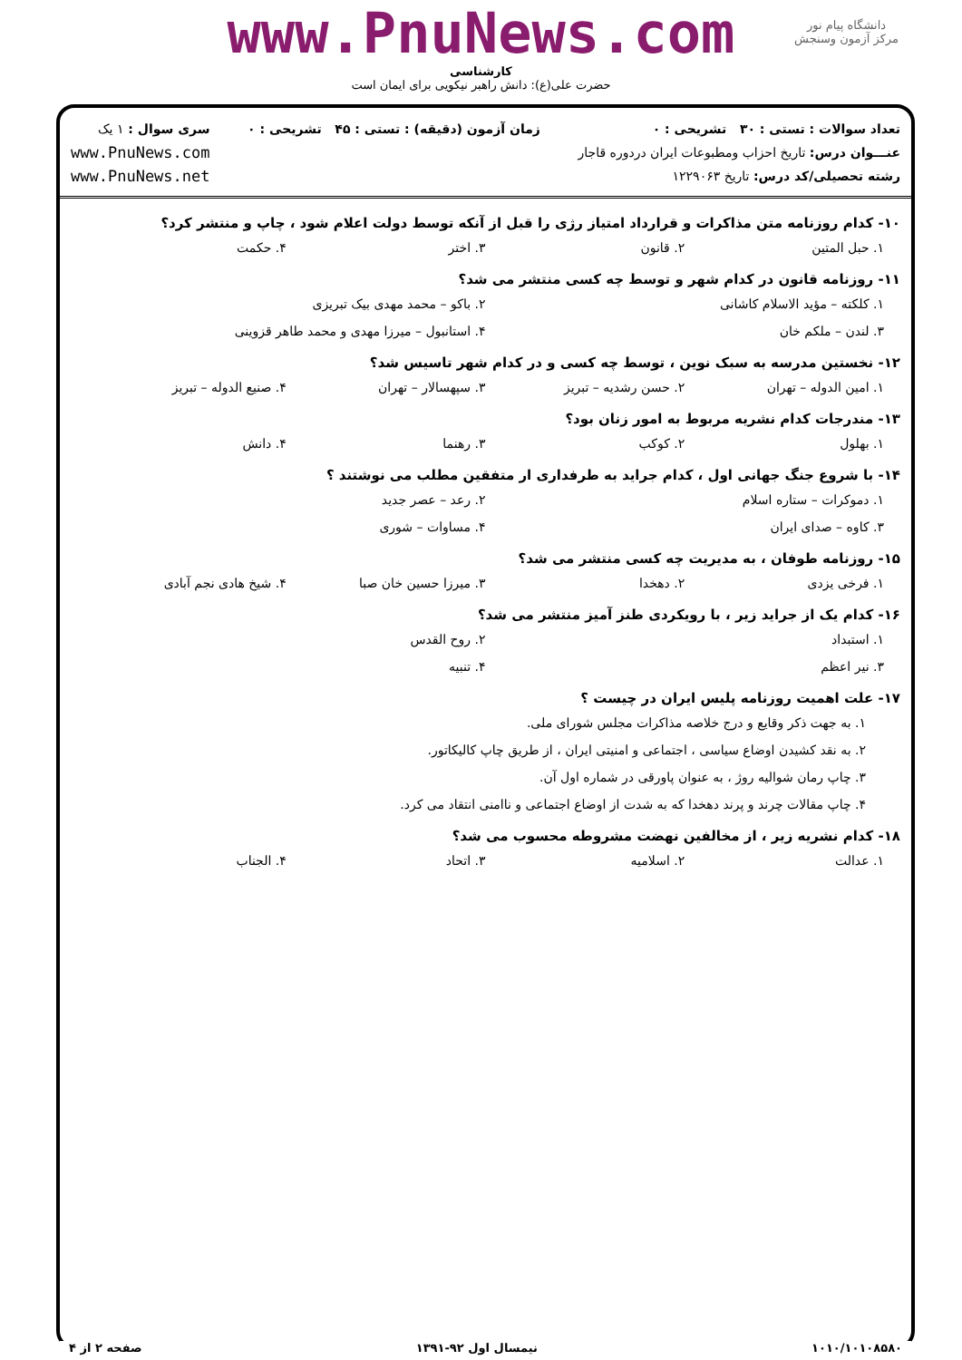دانشگاه پیام نور
مرکز آزمون وسنجش
www.PnuNews.com
کارشناسی
حضرت علی(ع): دانش راهبر نیکویی برای ایمان است
تعداد سوالات : تستی : ۳۰ تشریحی : ۰
عنـــوان درس: تاریخ احزاب ومطبوعات ایران دردوره قاجار
رشته تحصیلی/کد درس: تاریخ ۱۲۲۹۰۶۳
زمان آزمون (دقیقه) : تستی : ۴۵ تشریحی : ۰
سری سوال : ۱ یک
www.PnuNews.com
www.PnuNews.net
۱۰- کدام روزنامه متن مذاکرات و قرارداد امتیاز رژی را قبل از آنکه توسط دولت اعلام شود ، چاپ و منتشر کرد؟
۱. حبل المتین ۲. قانون ۳. اختر ۴. حکمت
۱۱- روزنامه قانون در کدام شهر و توسط چه کسی منتشر می شد؟
۱. کلکته – مؤید الاسلام کاشانی ۲. باکو – محمد مهدی بیک تبریزی
۳. لندن – ملکم خان ۴. استانبول – میرزا مهدی و محمد طاهر قزوینی
۱۲- نخستین مدرسه به سبک نوین ، توسط چه کسی و در کدام شهر تاسیس شد؟
۱. امین الدوله – تهران ۲. حسن رشدیه – تبریز ۳. سپهسالار – تهران ۴. صنیع الدوله – تبریز
۱۳- مندرجات کدام نشریه مربوط به امور زنان بود؟
۱. بهلول ۲. کوکب ۳. رهنما ۴. دانش
۱۴- با شروع جنگ جهانی اول ، کدام جراید به طرفداری ار متفقین مطلب می نوشتند ؟
۱. دموکرات – ستاره اسلام ۲. رعد – عصر جدید
۳. کاوه – صدای ایران ۴. مساوات – شوری
۱۵- روزنامه طوفان ، به مدیریت چه کسی منتشر می شد؟
۱. فرخی یزدی ۲. دهخدا ۳. میرزا حسین خان صبا ۴. شیخ هادی نجم آبادی
۱۶- کدام یک از جراید زیر ، با رویکردی طنز آمیز منتشر می شد؟
۱. استبداد ۲. روح القدس
۳. نیر اعظم ۴. تنبیه
۱۷- علت اهمیت روزنامه پلیس ایران در چیست ؟
۱. به جهت ذکر وقایع و درج خلاصه مذاکرات مجلس شورای ملی.
۲. به نقد کشیدن اوضاع سیاسی ، اجتماعی و امنیتی ایران ، از طریق چاپ کالیکاتور.
۳. چاپ رمان شوالیه روژ ، به عنوان پاورقی در شماره اول آن.
۴. چاپ مقالات چرند و پرند دهخدا که به شدت از اوضاع اجتماعی و ناامنی انتقاد می کرد.
۱۸- کدام نشریه زیر ، از مخالفین نهضت مشروطه محسوب می شد؟
۱. عدالت ۲. اسلامیه ۳. اتحاد ۴. الجناب
۱۰۱۰/۱۰۱۰۸۵۸۰ نیمسال اول ۹۲-۱۳۹۱ صفحه ۲ از ۴